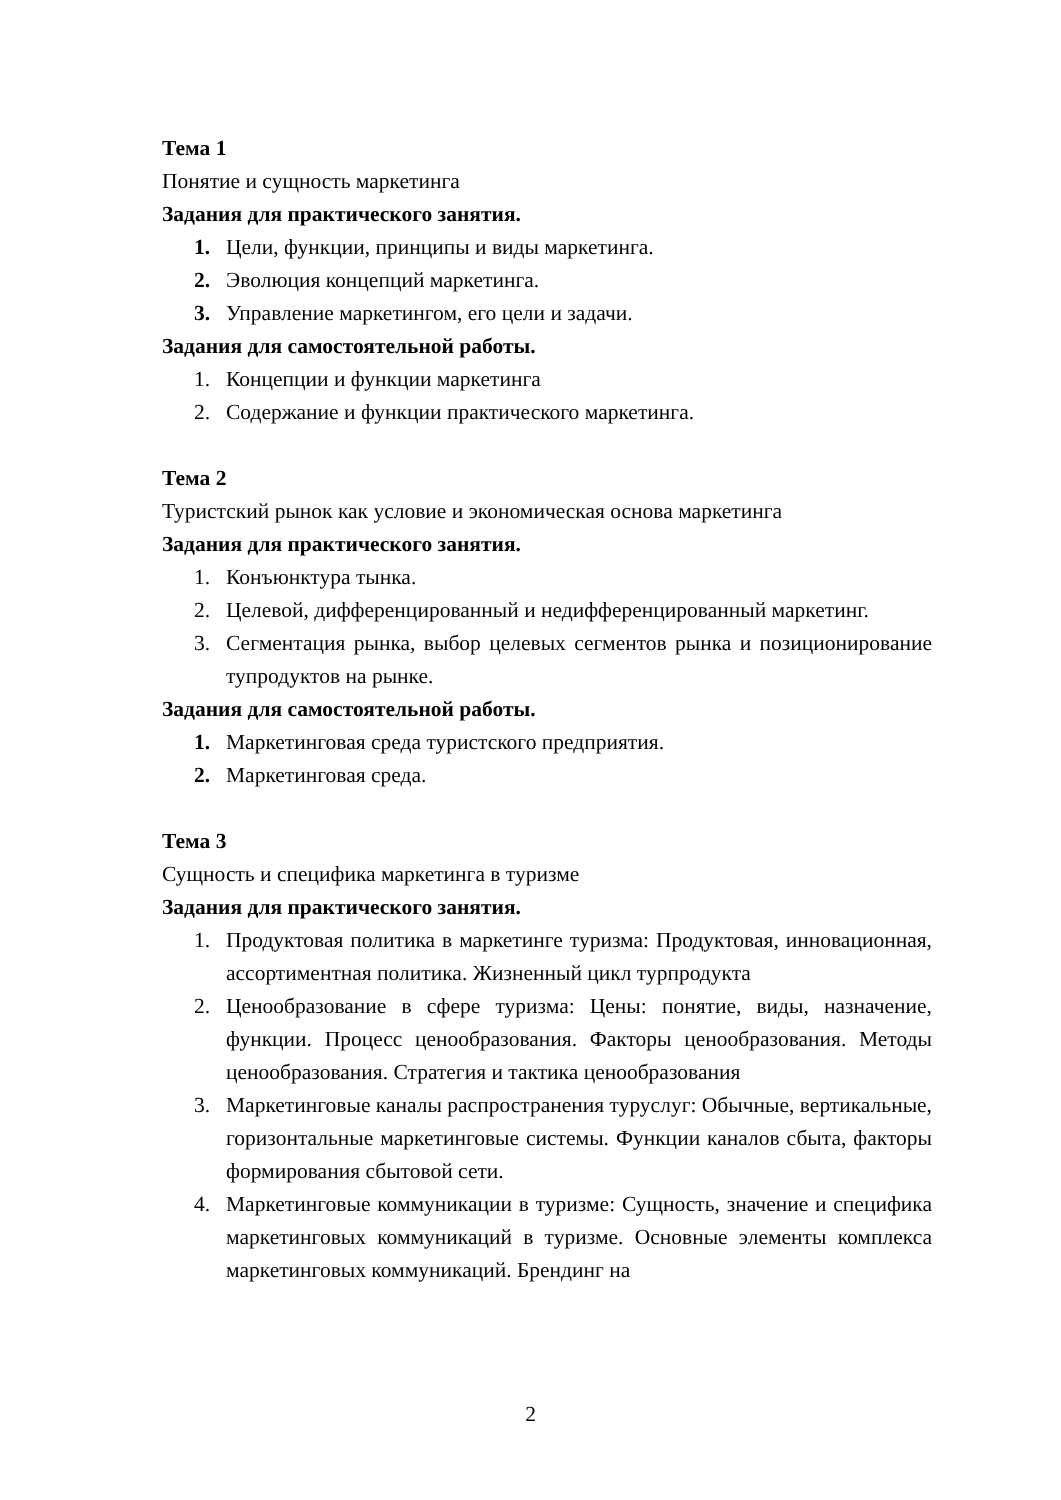Тема 1
Понятие и сущность маркетинга
Задания для практического занятия.
1. Цели, функции, принципы и виды маркетинга.
2. Эволюция концепций маркетинга.
3. Управление маркетингом, его цели и задачи.
Задания для самостоятельной работы.
1. Концепции и функции маркетинга
2. Содержание и функции практического маркетинга.
Тема 2
Туристский рынок как условие и экономическая основа маркетинга
Задания для практического занятия.
1. Конъюнктура тынка.
2. Целевой, дифференцированный и недифференцированный маркетинг.
3. Сегментация рынка, выбор целевых сегментов рынка и позиционирование тупродуктов на рынке.
Задания для самостоятельной работы.
1. Маркетинговая среда туристского предприятия.
2. Маркетинговая среда.
Тема 3
Сущность и специфика маркетинга в туризме
Задания для практического занятия.
1. Продуктовая политика в маркетинге туризма: Продуктовая, инновационная, ассортиментная политика. Жизненный цикл турпродукта
2. Ценообразование в сфере туризма: Цены: понятие, виды, назначение, функции. Процесс ценообразования. Факторы ценообразования. Методы ценообразования. Стратегия и тактика ценообразования
3. Маркетинговые каналы распространения туруслуг: Обычные, вертикальные, горизонтальные маркетинговые системы. Функции каналов сбыта, факторы формирования сбытовой сети.
4. Маркетинговые коммуникации в туризме: Сущность, значение и специфика маркетинговых коммуникаций в туризме. Основные элементы комплекса маркетинговых коммуникаций. Брендинг на
2